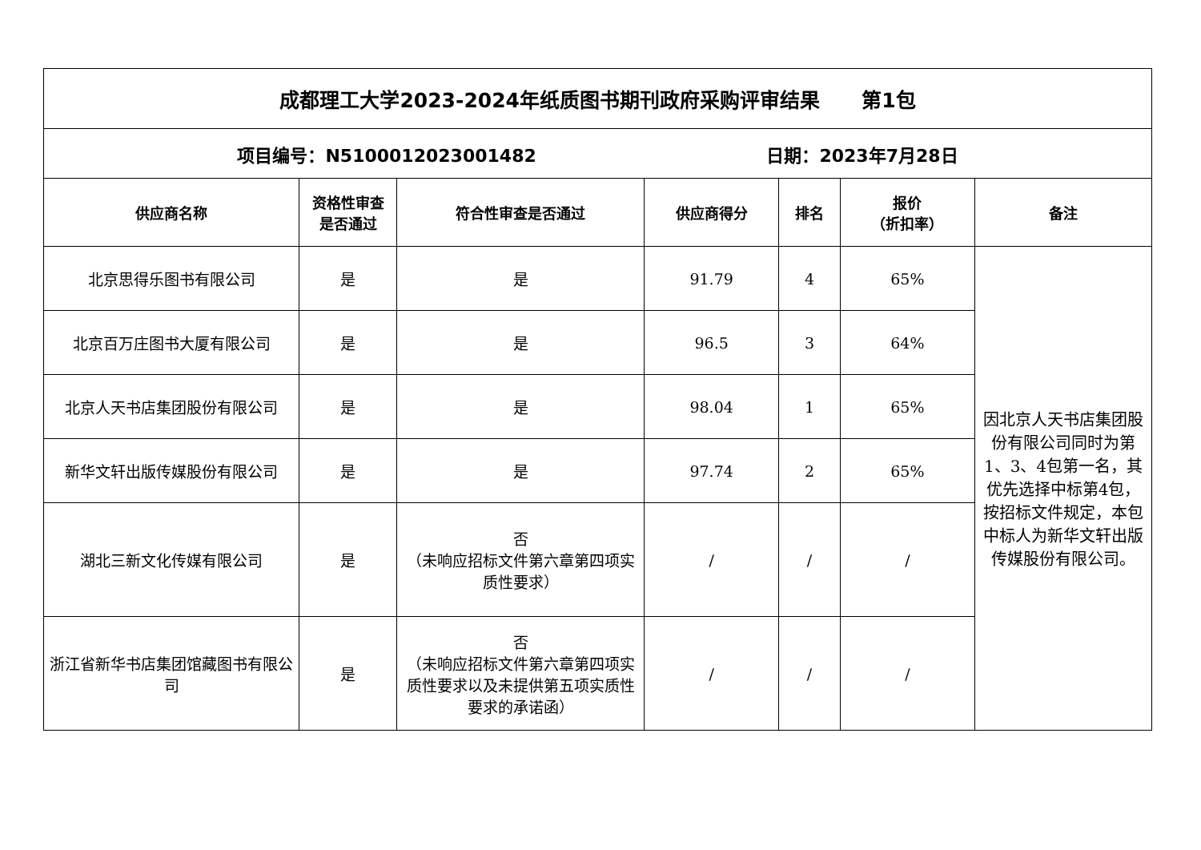| 成都理工大学2023-2024年纸质图书期刊政府采购评审结果 第1包 | | | | | | |
| 项目编号：N5100012023001482 日期：2023年7月28日 | | | | | | |
| 供应商名称 | 资格性审查 是否通过 | 符合性审查是否通过 | 供应商得分 | 排名 | 报价 （折扣率） | 备注 |
| 北京思得乐图书有限公司 | 是 | 是 | 91.79 | 4 | 65% | 因北京人天书店集团股份有限公司同时为第1、3、4包第一名，其优先选择中标第4包，按招标文件规定，本包中标人为新华文轩出版传媒股份有限公司。 |
| 北京百万庄图书大厦有限公司 | 是 | 是 | 96.5 | 3 | 64% | |
| 北京人天书店集团股份有限公司 | 是 | 是 | 98.04 | 1 | 65% | |
| 新华文轩出版传媒股份有限公司 | 是 | 是 | 97.74 | 2 | 65% | |
| 湖北三新文化传媒有限公司 | 是 | 否 （未响应招标文件第六章第四项实质性要求） | / | / | / | |
| 浙江省新华书店集团馆藏图书有限公司 | 是 | 否 （未响应招标文件第六章第四项实质性要求以及未提供第五项实质性要求的承诺函） | / | / | / | |